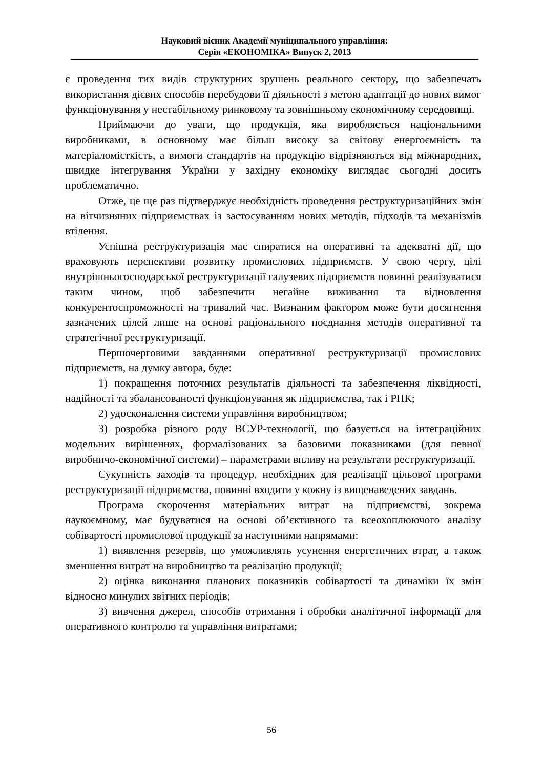Науковий вісник Академії муніципального управління:
Серія «ЕКОНОМІКА» Випуск 2, 2013
є проведення тих видів структурних зрушень реального сектору, що забезпечать використання дієвих способів перебудови її діяльності з метою адаптації до нових вимог функціонування у нестабільному ринковому та зовнішньому економічному середовищі.
Приймаючи до уваги, що продукція, яка виробляється національними виробниками, в основному має більш високу за світову енергоємність та матеріаломісткість, а вимоги стандартів на продукцію відрізняються від міжнародних, швидке інтегрування України у західну економіку виглядає сьогодні досить проблематично.
Отже, це ще раз підтверджує необхідність проведення реструктуризаційних змін на вітчизняних підприємствах із застосуванням нових методів, підходів та механізмів втілення.
Успішна реструктуризація має спиратися на оперативні та адекватні дії, що враховують перспективи розвитку промислових підприємств. У свою чергу, цілі внутрішньогосподарської реструктуризації галузевих підприємств повинні реалізуватися таким чином, щоб забезпечити негайне виживання та відновлення конкурентоспроможності на тривалий час. Визнаним фактором може бути досягнення зазначених цілей лише на основі раціонального поєднання методів оперативної та стратегічної реструктуризації.
Першочерговими завданнями оперативної реструктуризації промислових підприємств, на думку автора, буде:
1) покращення поточних результатів діяльності та забезпечення ліквідності, надійності та збалансованості функціонування як підприємства, так і РПК;
2) удосконалення системи управління виробництвом;
3) розробка різного роду ВСУР-технології, що базується на інтеграційних модельних вирішеннях, формалізованих за базовими показниками (для певної виробничо-економічної системи) – параметрами впливу на результати реструктуризації.
Сукупність заходів та процедур, необхідних для реалізації цільової програми реструктуризації підприємства, повинні входити у кожну із вищенаведених завдань.
Програма скорочення матеріальних витрат на підприємстві, зокрема наукоємному, має будуватися на основі об’єктивного та всеохоплюючого аналізу собівартості промислової продукції за наступними напрямами:
1) виявлення резервів, що уможливлять усунення енергетичних втрат, а також зменшення витрат на виробництво та реалізацію продукції;
2) оцінка виконання планових показників собівартості та динаміки їх змін відносно минулих звітних періодів;
3) вивчення джерел, способів отримання і обробки аналітичної інформації для оперативного контролю та управління витратами;
56